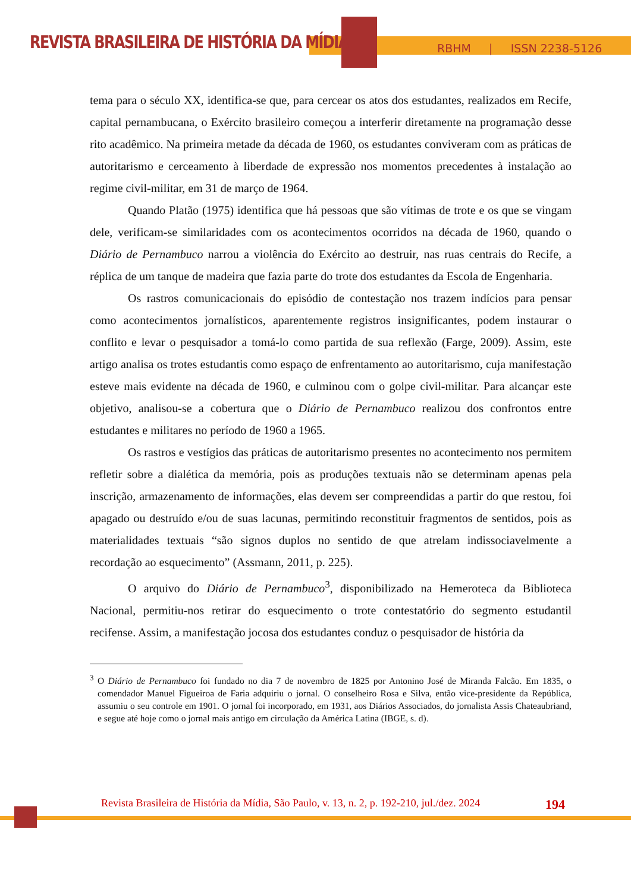REVISTA BRASILEIRA DE HISTÓRIA DA MÍDIA
RBHM | ISSN 2238-5126
tema para o século XX, identifica-se que, para cercear os atos dos estudantes, realizados em Recife, capital pernambucana, o Exército brasileiro começou a interferir diretamente na programação desse rito acadêmico. Na primeira metade da década de 1960, os estudantes conviveram com as práticas de autoritarismo e cerceamento à liberdade de expressão nos momentos precedentes à instalação ao regime civil-militar, em 31 de março de 1964.
Quando Platão (1975) identifica que há pessoas que são vítimas de trote e os que se vingam dele, verificam-se similaridades com os acontecimentos ocorridos na década de 1960, quando o Diário de Pernambuco narrou a violência do Exército ao destruir, nas ruas centrais do Recife, a réplica de um tanque de madeira que fazia parte do trote dos estudantes da Escola de Engenharia.
Os rastros comunicacionais do episódio de contestação nos trazem indícios para pensar como acontecimentos jornalísticos, aparentemente registros insignificantes, podem instaurar o conflito e levar o pesquisador a tomá-lo como partida de sua reflexão (Farge, 2009). Assim, este artigo analisa os trotes estudantis como espaço de enfrentamento ao autoritarismo, cuja manifestação esteve mais evidente na década de 1960, e culminou com o golpe civil-militar. Para alcançar este objetivo, analisou-se a cobertura que o Diário de Pernambuco realizou dos confrontos entre estudantes e militares no período de 1960 a 1965.
Os rastros e vestígios das práticas de autoritarismo presentes no acontecimento nos permitem refletir sobre a dialética da memória, pois as produções textuais não se determinam apenas pela inscrição, armazenamento de informações, elas devem ser compreendidas a partir do que restou, foi apagado ou destruído e/ou de suas lacunas, permitindo reconstituir fragmentos de sentidos, pois as materialidades textuais “são signos duplos no sentido de que atrelam indissociavelmente a recordação ao esquecimento” (Assmann, 2011, p. 225).
O arquivo do Diário de Pernambuco<sup>3</sup>, disponibilizado na Hemeroteca da Biblioteca Nacional, permitiu-nos retirar do esquecimento o trote contestatório do segmento estudantil recifense. Assim, a manifestação jocosa dos estudantes conduz o pesquisador de história da
<sup>3</sup> O Diário de Pernambuco foi fundado no dia 7 de novembro de 1825 por Antonino José de Miranda Falcão. Em 1835, o comendador Manuel Figueiroa de Faria adquiriu o jornal. O conselheiro Rosa e Silva, então vice-presidente da República, assumiu o seu controle em 1901. O jornal foi incorporado, em 1931, aos Diários Associados, do jornalista Assis Chateaubriand, e segue até hoje como o jornal mais antigo em circulação da América Latina (IBGE, s. d).
Revista Brasileira de História da Mídia, São Paulo, v. 13, n. 2, p. 192-210, jul./dez. 2024 194